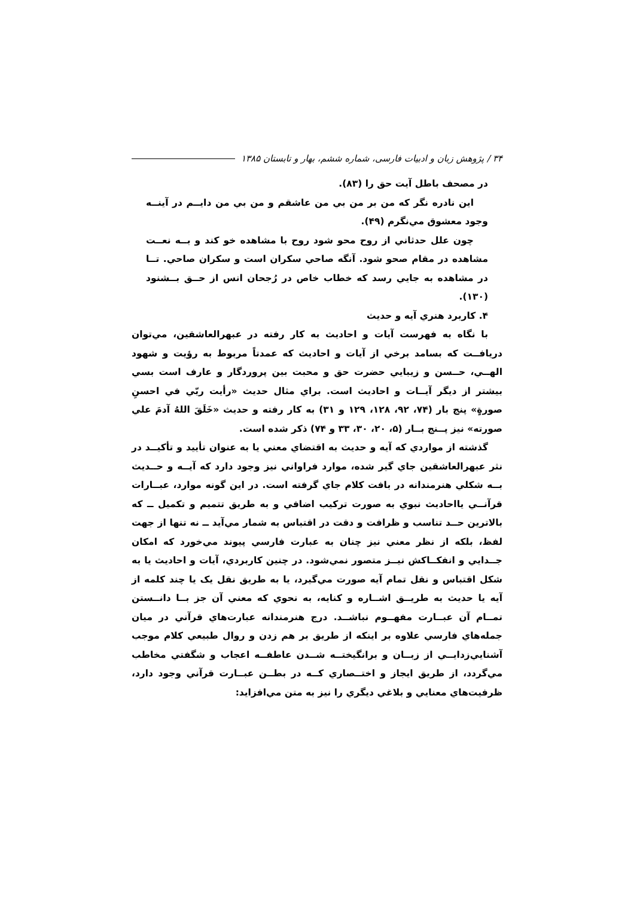۳۴ / پژوهش زبان و ادبیات فارسی، شماره ششم، بهار و تابستان ۱۳۸۵
در مصحف باطل آیت حق را (۸۳).
این نادره نگر که من بر من بي من عاشقم و من بي من دایــم در آینــه وجود معشوق مي‌نگرم (۴۹).
چون علل حدثاني از روح محو شود روح با مشاهده خو کند و بــه نعــت مشاهده در مقام صحو شود. آنگه صاحي سکران است و سکران صاحي. تــا در مشاهده به جایي رسد که خطاب خاص در رُجحان انس از حــق بــشنود (۱۳۰).
۴. کاربرد هنري آیه و حدیث
با نگاه به فهرست آیات و احادیث به کار رفته در عبهرالعاشقین، مي‌توان دریافــت که بسامد برخي از آیات و احادیث که عمدتاً مربوط به رؤیت و شهود الهــي، حــسن و زیبایي حضرت حق و محبت بین پروردگار و عارف است بسي بیشتر از دیگر آیــات و احادیث است. براي مثال حدیث «رأیت ربّي في احسنِ صورةٍ» پنج بار (۷۴، ۹۲، ۱۲۸، ۱۲۹ و ۳۱) به کار رفته و حدیث «خَلَقَ اللهُ آدمَ علي صورته» نیز پــنج بــار (۵، ۲۰، ۳۰، ۳۳ و ۷۴) ذکر شده است.
گذشته از مواردي که آیه و حدیث به اقتضاي معني یا به عنوان تأیید و تأکیــد در نثر عبهرالعاشقین جاي گیر شده، موارد فراواني نیز وجود دارد که آیــه و حــدیث بــه شکلي هنرمندانه در بافت کلام جاي گرفته است. در این گونه موارد، عبــارات قرآنــي یااحادیث نبوي به صورت ترکیب اضافي و به طریق تتمیم و تکمیل ــ که بالاترین حــد تناسب و ظرافت و دقت در اقتباس به شمار مي‌آید ــ نه تنها از جهت لفظ، بلکه از نظر معني نیز چنان به عبارت فارسي پیوند مي‌خورد که امکان جــدایي و انفکــاکش نیــز متصور نمي‌شود. در چنین کاربردي، آیات و احادیث یا به شکل اقتباس و نقل تمام آیه صورت مي‌گیرد، یا به طریق نقل یک یا چند کلمه از آیه یا حدیث به طریــق اشــاره و کنایه، به نحوي که معني آن جز بــا دانــستن تمــام آن عبــارت مفهــوم نباشــد. درج هنرمندانه عبارت‌هاي قرآني در میان جمله‌هاي فارسي علاوه بر اینکه از طریق بر هم زدن و روال طبیعي کلام موجب آشنایي‌زدایــي از زبــان و برانگیختــه شــدن عاطفــه اعجاب و شگفتي مخاطب مي‌گردد، از طریق ایجاز و اختــصاري کــه در بطــن عبــارت قرآني وجود دارد، ظرفیت‌هاي معنایي و بلاغي دیگري را نیز به متن مي‌افزاید: